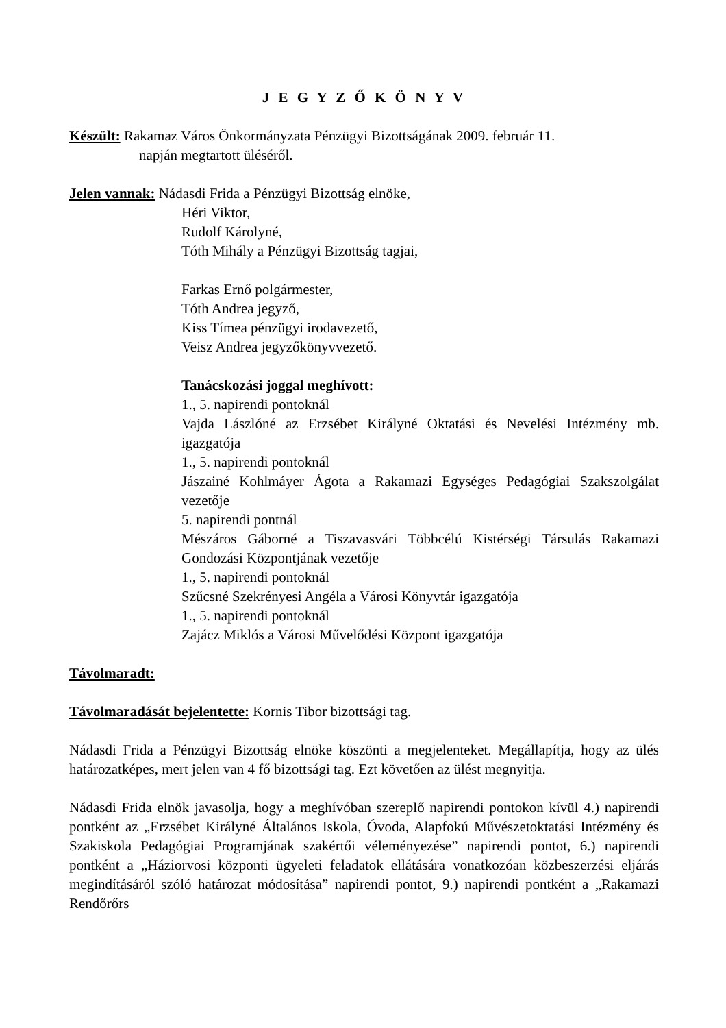J E G Y Z Ő K Ö N Y V
Készült: Rakamaz Város Önkormányzata Pénzügyi Bizottságának 2009. február 11.
napján megtartott üléséről.
Jelen vannak: Nádasdi Frida a Pénzügyi Bizottság elnöke,
Héri Viktor,
Rudolf Károlyné,
Tóth Mihály a Pénzügyi Bizottság tagjai,
Farkas Ernő polgármester,
Tóth Andrea jegyző,
Kiss Tímea pénzügyi irodavezető,
Veisz Andrea jegyzőkönyvvezető.
Tanácskozási joggal meghívott:
1., 5. napirendi pontoknál
Vajda Lászlóné az Erzsébet Királyné Oktatási és Nevelési Intézmény mb. igazgatója
1., 5. napirendi pontoknál
Jászainé Kohlmáyer Ágota a Rakamazi Egységes Pedagógiai Szakszolgálat vezetője
5. napirendi pontnál
Mészáros Gáborné a Tiszavasvári Többcélú Kistérségi Társulás Rakamazi Gondozási Központjának vezetője
1., 5. napirendi pontoknál
Szűcsné Szekrényesi Angéla a Városi Könyvtár igazgatója
1., 5. napirendi pontoknál
Zajácz Miklós a Városi Művelődési Központ igazgatója
Távolmaradt:
Távolmaradását bejelentette: Kornis Tibor bizottsági tag.
Nádasdi Frida a Pénzügyi Bizottság elnöke köszönti a megjelenteket. Megállapítja, hogy az ülés határozatképes, mert jelen van 4 fő bizottsági tag. Ezt követően az ülést megnyitja.
Nádasdi Frida elnök javasolja, hogy a meghívóban szereplő napirendi pontokon kívül 4.) napirendi pontként az „Erzsébet Királyné Általános Iskola, Óvoda, Alapfokú Művészetoktatási Intézmény és Szakiskola Pedagógiai Programjának szakértői véleményezése” napirendi pontot, 6.) napirendi pontként a „Háziorvosi központi ügyeleti feladatok ellátására vonatkozóan közbeszerzési eljárás megindításáról szóló határozat módosítása” napirendi pontot, 9.) napirendi pontként a „Rakamazi Rendőrőrs